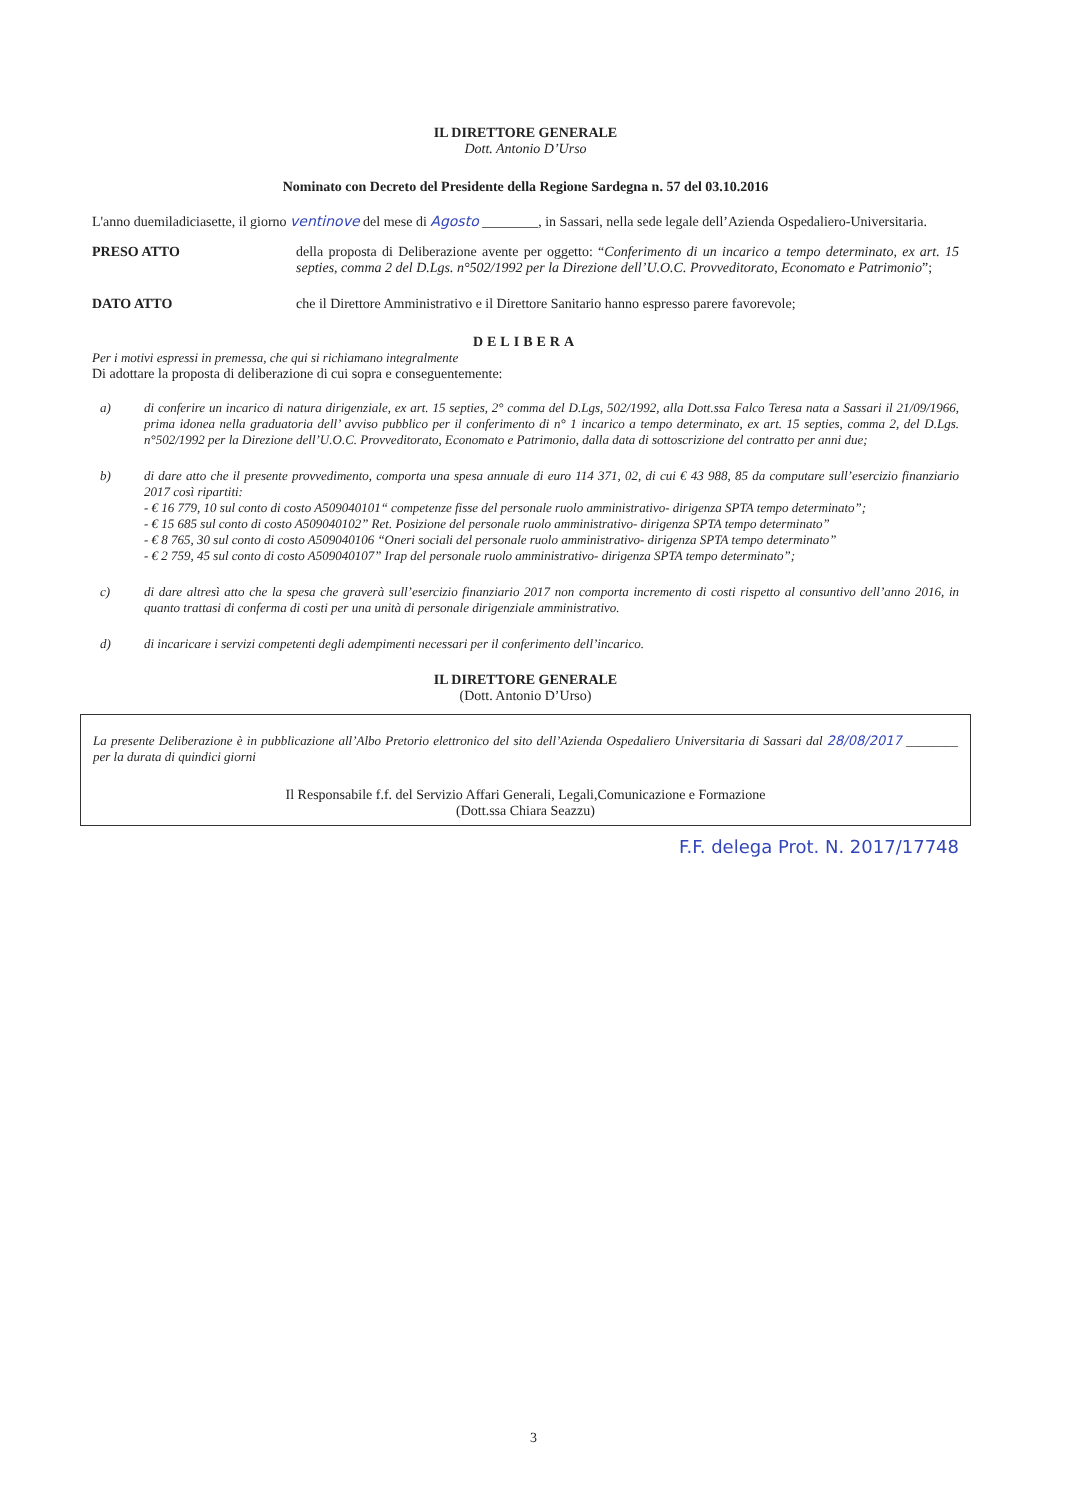IL DIRETTORE GENERALE
Dott. Antonio D’Urso
Nominato con Decreto del Presidente della Regione Sardegna n. 57 del 03.10.2016
L'anno duemiladiciasette, il giorno ventinove del mese di Agosto ________, in Sassari, nella sede legale dell’Azienda Ospedaliero-Universitaria.
PRESO ATTO della proposta di Deliberazione avente per oggetto: “Conferimento di un incarico a tempo determinato, ex art. 15 septies, comma 2 del D.Lgs. n°502/1992 per la Direzione dell’U.O.C. Provveditorato, Economato e Patrimonio”;
DATO ATTO che il Direttore Amministrativo e il Direttore Sanitario hanno espresso parere favorevole;
DELIBERA
Per i motivi espressi in premessa, che qui si richiamano integralmente
Di adottare la proposta di deliberazione di cui sopra e conseguentemente:
a) di conferire un incarico di natura dirigenziale, ex art. 15 septies, 2° comma del D.Lgs, 502/1992, alla Dott.ssa Falco Teresa nata a Sassari il 21/09/1966, prima idonea nella graduatoria dell’ avviso pubblico per il conferimento di n° 1 incarico a tempo determinato, ex art. 15 septies, comma 2, del D.Lgs. n°502/1992 per la Direzione dell’U.O.C. Provveditorato, Economato e Patrimonio, dalla data di sottoscrizione del contratto per anni due;
b) di dare atto che il presente provvedimento, comporta una spesa annuale di euro 114 371, 02, di cui € 43 988, 85 da computare sull’esercizio finanziario 2017 così ripartiti:
- € 16 779, 10 sul conto di costo A509040101“ competenze fisse del personale ruolo amministrativo- dirigenza SPTA tempo determinato”;
- € 15 685 sul conto di costo A509040102” Ret. Posizione del personale ruolo amministrativo- dirigenza SPTA tempo determinato”
- € 8 765, 30 sul conto di costo A509040106 “Oneri sociali del personale ruolo amministrativo- dirigenza SPTA tempo determinato”
- € 2 759, 45 sul conto di costo A509040107” Irap del personale ruolo amministrativo- dirigenza SPTA tempo determinato”;
c) di dare altresì atto che la spesa che graverà sull’esercizio finanziario 2017 non comporta incremento di costi rispetto al consuntivo dell’anno 2016, in quanto trattasi di conferma di costi per una unità di personale dirigenziale amministrativo.
d) di incaricare i servizi competenti degli adempimenti necessari per il conferimento dell’incarico.
IL DIRETTORE GENERALE
(Dott. Antonio D’Urso)
La presente Deliberazione è in pubblicazione all’Albo Pretorio elettronico del sito dell’Azienda Ospedaliero Universitaria di Sassari dal 28/08/2017 ________ per la durata di quindici giorni
Il Responsabile f.f. del Servizio Affari Generali, Legali,Comunicazione e Formazione
(Dott.ssa Chiara Seazzu)
F.F. delega Prot. N. 2017/17748
3